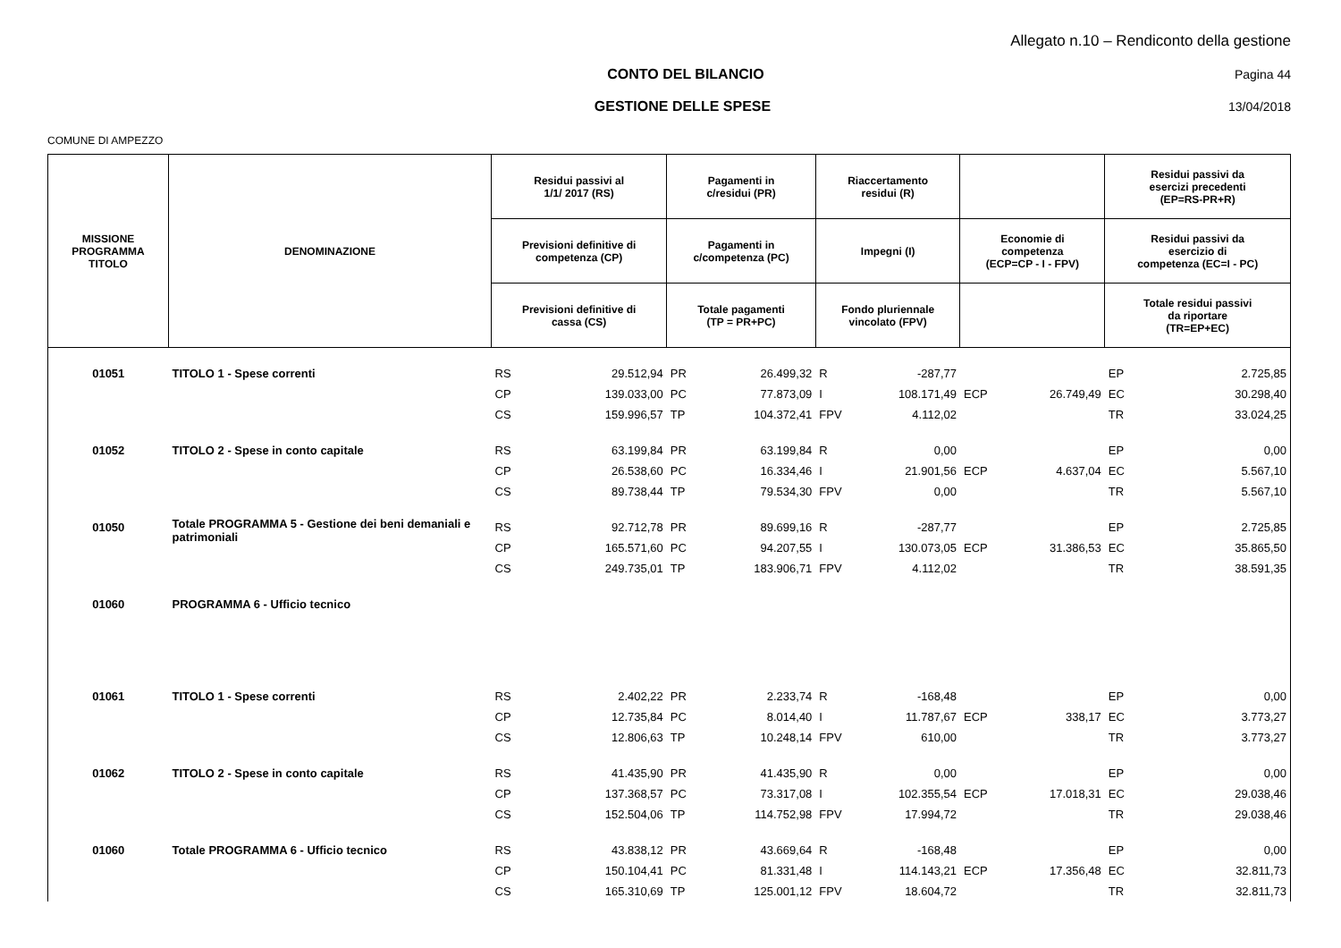Allegato n.10 – Rendiconto della gestione
CONTO DEL BILANCIO Pagina 44
GESTIONE DELLE SPESE 13/04/2018
COMUNE DI AMPEZZO
| MISSIONE PROGRAMMA TITOLO | DENOMINAZIONE | Residui passivi al 1/1/ 2017 (RS) | | Pagamenti in c/residui (PR) | | Riaccertamento residui (R) | | | | Residui passivi da esercizi precedenti (EP=RS-PR+R) | |
| --- | --- | --- | --- | --- | --- | --- | --- | --- | --- | --- | --- |
| | | Previsioni definitive di competenza (CP) | | Pagamenti in c/competenza (PC) | | Impegni (I) | | Economie di competenza (ECP=CP - I - FPV) | | Residui passivi da esercizio di competenza (EC=I - PC) | |
| | | Previsioni definitive di cassa (CS) | | Totale pagamenti (TP = PR+PC) | | Fondo pluriennale vincolato (FPV) | | | | Totale residui passivi da riportare (TR=EP+EC) | |
| 01051 | TITOLO 1 - Spese correnti | RS | 29.512,94 | PR | 26.499,32 | R | -287,77 | | | EP | 2.725,85 |
| | | CP | 139.033,00 | PC | 77.873,09 | I | 108.171,49 | ECP | 26.749,49 | EC | 30.298,40 |
| | | CS | 159.996,57 | TP | 104.372,41 | FPV | 4.112,02 | | | TR | 33.024,25 |
| 01052 | TITOLO 2 - Spese in conto capitale | RS | 63.199,84 | PR | 63.199,84 | R | 0,00 | | | EP | 0,00 |
| | | CP | 26.538,60 | PC | 16.334,46 | I | 21.901,56 | ECP | 4.637,04 | EC | 5.567,10 |
| | | CS | 89.738,44 | TP | 79.534,30 | FPV | 0,00 | | | TR | 5.567,10 |
| 01050 | Totale PROGRAMMA 5 - Gestione dei beni demaniali e patrimoniali | RS | 92.712,78 | PR | 89.699,16 | R | -287,77 | | | EP | 2.725,85 |
| | | CP | 165.571,60 | PC | 94.207,55 | I | 130.073,05 | ECP | 31.386,53 | EC | 35.865,50 |
| | | CS | 249.735,01 | TP | 183.906,71 | FPV | 4.112,02 | | | TR | 38.591,35 |
| 01060 | PROGRAMMA 6 - Ufficio tecnico | | | | | | | | | | |
| 01061 | TITOLO 1 - Spese correnti | RS | 2.402,22 | PR | 2.233,74 | R | -168,48 | | | EP | 0,00 |
| | | CP | 12.735,84 | PC | 8.014,40 | I | 11.787,67 | ECP | 338,17 | EC | 3.773,27 |
| | | CS | 12.806,63 | TP | 10.248,14 | FPV | 610,00 | | | TR | 3.773,27 |
| 01062 | TITOLO 2 - Spese in conto capitale | RS | 41.435,90 | PR | 41.435,90 | R | 0,00 | | | EP | 0,00 |
| | | CP | 137.368,57 | PC | 73.317,08 | I | 102.355,54 | ECP | 17.018,31 | EC | 29.038,46 |
| | | CS | 152.504,06 | TP | 114.752,98 | FPV | 17.994,72 | | | TR | 29.038,46 |
| 01060 | Totale PROGRAMMA 6 - Ufficio tecnico | RS | 43.838,12 | PR | 43.669,64 | R | -168,48 | | | EP | 0,00 |
| | | CP | 150.104,41 | PC | 81.331,48 | I | 114.143,21 | ECP | 17.356,48 | EC | 32.811,73 |
| | | CS | 165.310,69 | TP | 125.001,12 | FPV | 18.604,72 | | | TR | 32.811,73 |